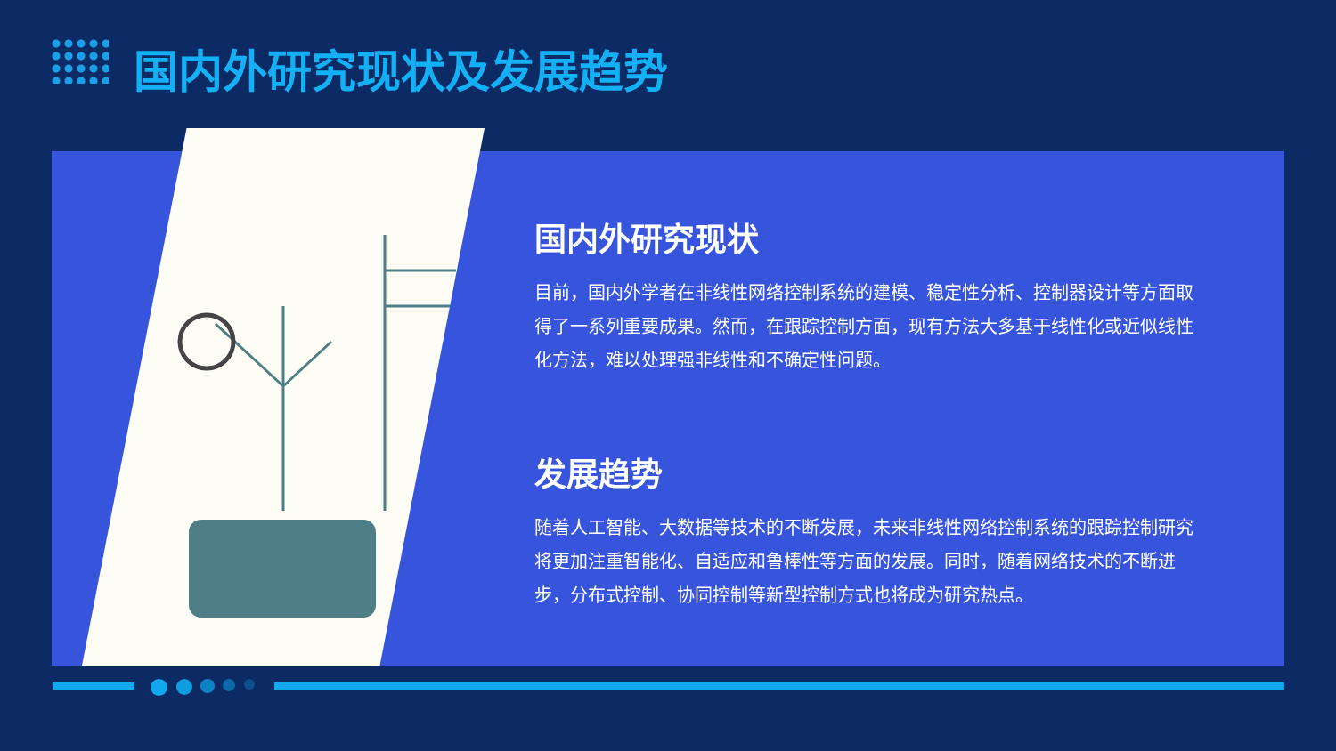国内外研究现状及发展趋势
国内外研究现状
目前，国内外学者在非线性网络控制系统的建模、稳定性分析、控制器设计等方面取得了一系列重要成果。然而，在跟踪控制方面，现有方法大多基于线性化或近似线性化方法，难以处理强非线性和不确定性问题。
发展趋势
随着人工智能、大数据等技术的不断发展，未来非线性网络控制系统的跟踪控制研究将更加注重智能化、自适应和鲁棒性等方面的发展。同时，随着网络技术的不断进步，分布式控制、协同控制等新型控制方式也将成为研究热点。